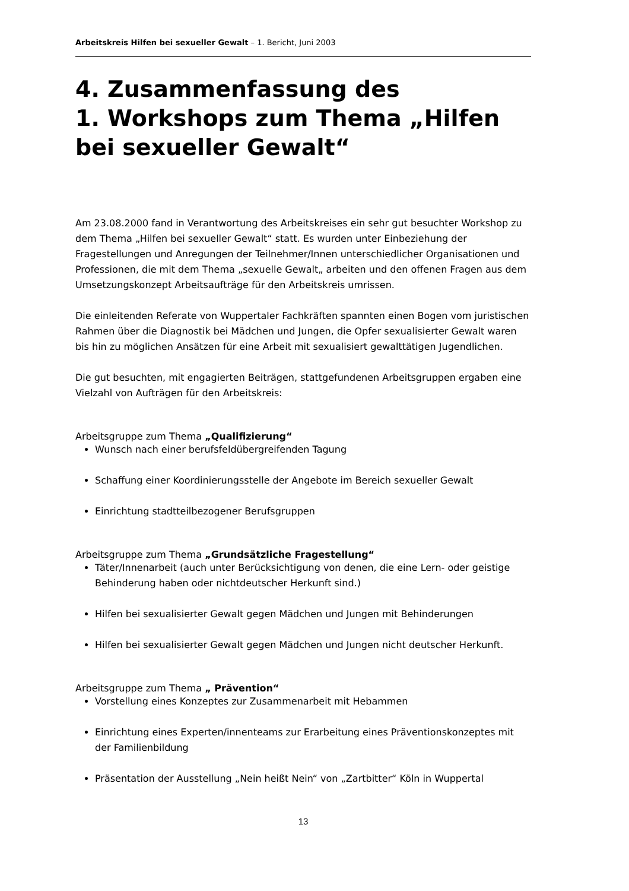Arbeitskreis Hilfen bei sexueller Gewalt – 1. Bericht, Juni 2003
4. Zusammenfassung des
1. Workshops zum Thema „Hilfen bei sexueller Gewalt“
Am 23.08.2000 fand in Verantwortung des Arbeitskreises ein sehr gut besuchter Workshop zu dem Thema „Hilfen bei sexueller Gewalt“ statt. Es wurden unter Einbeziehung der Fragestellungen und Anregungen der Teilnehmer/Innen unterschiedlicher Organisationen und Professionen, die mit dem Thema „sexuelle Gewalt„ arbeiten und den offenen Fragen aus dem Umsetzungskonzept Arbeitsaufträge für den Arbeitskreis umrissen.
Die einleitenden Referate von Wuppertaler Fachkräften spannten einen Bogen vom juristischen Rahmen über die Diagnostik bei Mädchen und Jungen, die Opfer sexualisierter Gewalt waren bis hin zu möglichen Ansätzen für eine Arbeit mit sexualisiert gewalttätigen Jugendlichen.
Die gut besuchten, mit engagierten Beiträgen, stattgefundenen Arbeitsgruppen ergaben eine Vielzahl von Aufträgen für den Arbeitskreis:
Arbeitsgruppe zum Thema „Qualifizierung“
Wunsch nach einer berufsfeldübergreifenden Tagung
Schaffung einer Koordinierungsstelle der Angebote im Bereich sexueller Gewalt
Einrichtung stadtteilbezogener Berufsgruppen
Arbeitsgruppe zum Thema „Grundsätzliche Fragestellung“
Täter/Innenarbeit (auch unter Berücksichtigung von denen, die eine Lern- oder geistige Behinderung haben oder nichtdeutscher Herkunft sind.)
Hilfen bei sexualisierter Gewalt gegen Mädchen und Jungen mit Behinderungen
Hilfen bei sexualisierter Gewalt gegen Mädchen und Jungen nicht deutscher Herkunft.
Arbeitsgruppe zum Thema „ Prävention“
Vorstellung eines Konzeptes zur Zusammenarbeit mit Hebammen
Einrichtung eines Experten/innenteams zur Erarbeitung eines Präventionskonzeptes mit der Familienbildung
Präsentation der Ausstellung „Nein heißt Nein“ von „Zartbitter“ Köln in Wuppertal
13